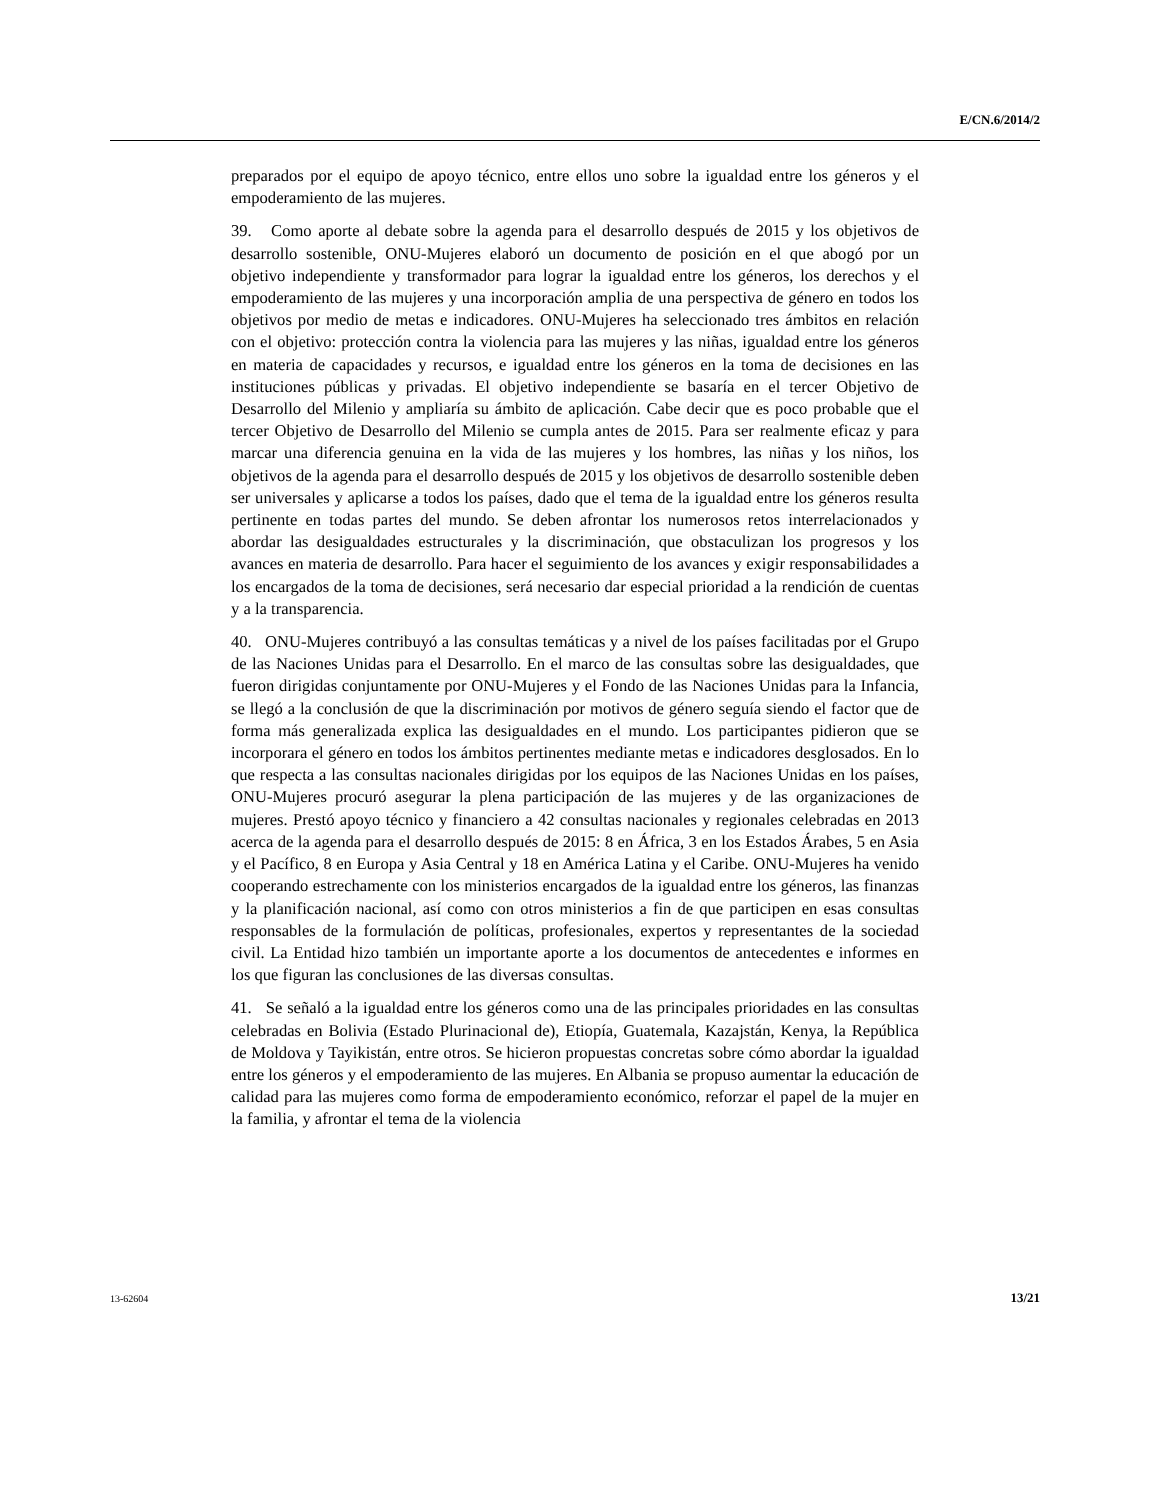E/CN.6/2014/2
preparados por el equipo de apoyo técnico, entre ellos uno sobre la igualdad entre los géneros y el empoderamiento de las mujeres.
39. Como aporte al debate sobre la agenda para el desarrollo después de 2015 y los objetivos de desarrollo sostenible, ONU-Mujeres elaboró un documento de posición en el que abogó por un objetivo independiente y transformador para lograr la igualdad entre los géneros, los derechos y el empoderamiento de las mujeres y una incorporación amplia de una perspectiva de género en todos los objetivos por medio de metas e indicadores. ONU-Mujeres ha seleccionado tres ámbitos en relación con el objetivo: protección contra la violencia para las mujeres y las niñas, igualdad entre los géneros en materia de capacidades y recursos, e igualdad entre los géneros en la toma de decisiones en las instituciones públicas y privadas. El objetivo independiente se basaría en el tercer Objetivo de Desarrollo del Milenio y ampliaría su ámbito de aplicación. Cabe decir que es poco probable que el tercer Objetivo de Desarrollo del Milenio se cumpla antes de 2015. Para ser realmente eficaz y para marcar una diferencia genuina en la vida de las mujeres y los hombres, las niñas y los niños, los objetivos de la agenda para el desarrollo después de 2015 y los objetivos de desarrollo sostenible deben ser universales y aplicarse a todos los países, dado que el tema de la igualdad entre los géneros resulta pertinente en todas partes del mundo. Se deben afrontar los numerosos retos interrelacionados y abordar las desigualdades estructurales y la discriminación, que obstaculizan los progresos y los avances en materia de desarrollo. Para hacer el seguimiento de los avances y exigir responsabilidades a los encargados de la toma de decisiones, será necesario dar especial prioridad a la rendición de cuentas y a la transparencia.
40. ONU-Mujeres contribuyó a las consultas temáticas y a nivel de los países facilitadas por el Grupo de las Naciones Unidas para el Desarrollo. En el marco de las consultas sobre las desigualdades, que fueron dirigidas conjuntamente por ONU-Mujeres y el Fondo de las Naciones Unidas para la Infancia, se llegó a la conclusión de que la discriminación por motivos de género seguía siendo el factor que de forma más generalizada explica las desigualdades en el mundo. Los participantes pidieron que se incorporara el género en todos los ámbitos pertinentes mediante metas e indicadores desglosados. En lo que respecta a las consultas nacionales dirigidas por los equipos de las Naciones Unidas en los países, ONU-Mujeres procuró asegurar la plena participación de las mujeres y de las organizaciones de mujeres. Prestó apoyo técnico y financiero a 42 consultas nacionales y regionales celebradas en 2013 acerca de la agenda para el desarrollo después de 2015: 8 en África, 3 en los Estados Árabes, 5 en Asia y el Pacífico, 8 en Europa y Asia Central y 18 en América Latina y el Caribe. ONU-Mujeres ha venido cooperando estrechamente con los ministerios encargados de la igualdad entre los géneros, las finanzas y la planificación nacional, así como con otros ministerios a fin de que participen en esas consultas responsables de la formulación de políticas, profesionales, expertos y representantes de la sociedad civil. La Entidad hizo también un importante aporte a los documentos de antecedentes e informes en los que figuran las conclusiones de las diversas consultas.
41. Se señaló a la igualdad entre los géneros como una de las principales prioridades en las consultas celebradas en Bolivia (Estado Plurinacional de), Etiopía, Guatemala, Kazajstán, Kenya, la República de Moldova y Tayikistán, entre otros. Se hicieron propuestas concretas sobre cómo abordar la igualdad entre los géneros y el empoderamiento de las mujeres. En Albania se propuso aumentar la educación de calidad para las mujeres como forma de empoderamiento económico, reforzar el papel de la mujer en la familia, y afrontar el tema de la violencia
13-62604 13/21